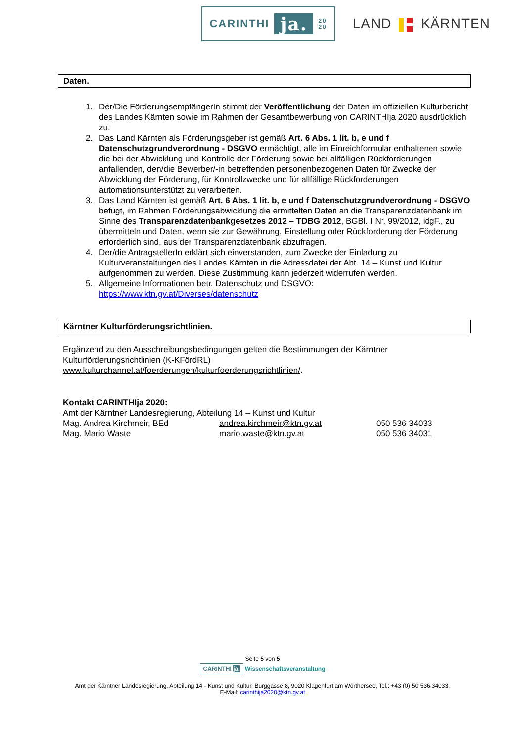CARINTHI ja. 20
20
LAND KÄRNTEN
Daten.
1. Der/Die FörderungsempfängerIn stimmt der Veröffentlichung der Daten im offiziellen Kulturbericht des Landes Kärnten sowie im Rahmen der Gesamtbewerbung von CARINTHIja 2020 ausdrücklich zu.
2. Das Land Kärnten als Förderungsgeber ist gemäß Art. 6 Abs. 1 lit. b, e und f Datenschutzgrundverordnung - DSGVO ermächtigt, alle im Einreichformular enthaltenen sowie die bei der Abwicklung und Kontrolle der Förderung sowie bei allfälligen Rückforderungen anfallenden, den/die Bewerber/-in betreffenden personenbezogenen Daten für Zwecke der Abwicklung der Förderung, für Kontrollzwecke und für allfällige Rückforderungen automationsunterstützt zu verarbeiten.
3. Das Land Kärnten ist gemäß Art. 6 Abs. 1 lit. b, e und f Datenschutzgrundverordnung - DSGVO befugt, im Rahmen Förderungsabwicklung die ermittelten Daten an die Transparenzdatenbank im Sinne des Transparenzdatenbankgesetzes 2012 – TDBG 2012, BGBl. I Nr. 99/2012, idgF., zu übermitteln und Daten, wenn sie zur Gewährung, Einstellung oder Rückforderung der Förderung erforderlich sind, aus der Transparenzdatenbank abzufragen.
4. Der/die AntragstellerIn erklärt sich einverstanden, zum Zwecke der Einladung zu Kulturveranstaltungen des Landes Kärnten in die Adressdatei der Abt. 14 – Kunst und Kultur aufgenommen zu werden. Diese Zustimmung kann jederzeit widerrufen werden.
5. Allgemeine Informationen betr. Datenschutz und DSGVO: https://www.ktn.gv.at/Diverses/datenschutz
Kärntner Kulturförderungsrichtlinien.
Ergänzend zu den Ausschreibungsbedingungen gelten die Bestimmungen der Kärntner Kulturförderungsrichtlinien (K-KFördRL)
www.kulturchannel.at/foerderungen/kulturfoerderungsrichtlinien/.
Kontakt CARINTHIja 2020:
Amt der Kärntner Landesregierung, Abteilung 14 – Kunst und Kultur
| Mag. Andrea Kirchmeir, BEd | andrea.kirchmeir@ktn.gv.at | 050 536 34033 |
| Mag. Mario Waste | mario.waste@ktn.gv.at | 050 536 34031 |
Seite 5 von 5
CARINTHI ja. Wissenschaftsveranstaltung
Amt der Kärntner Landesregierung, Abteilung 14 - Kunst und Kultur, Burggasse 8, 9020 Klagenfurt am Wörthersee, Tel.: +43 (0) 50 536-34033,
E-Mail: carinthija2020@ktn.gv.at